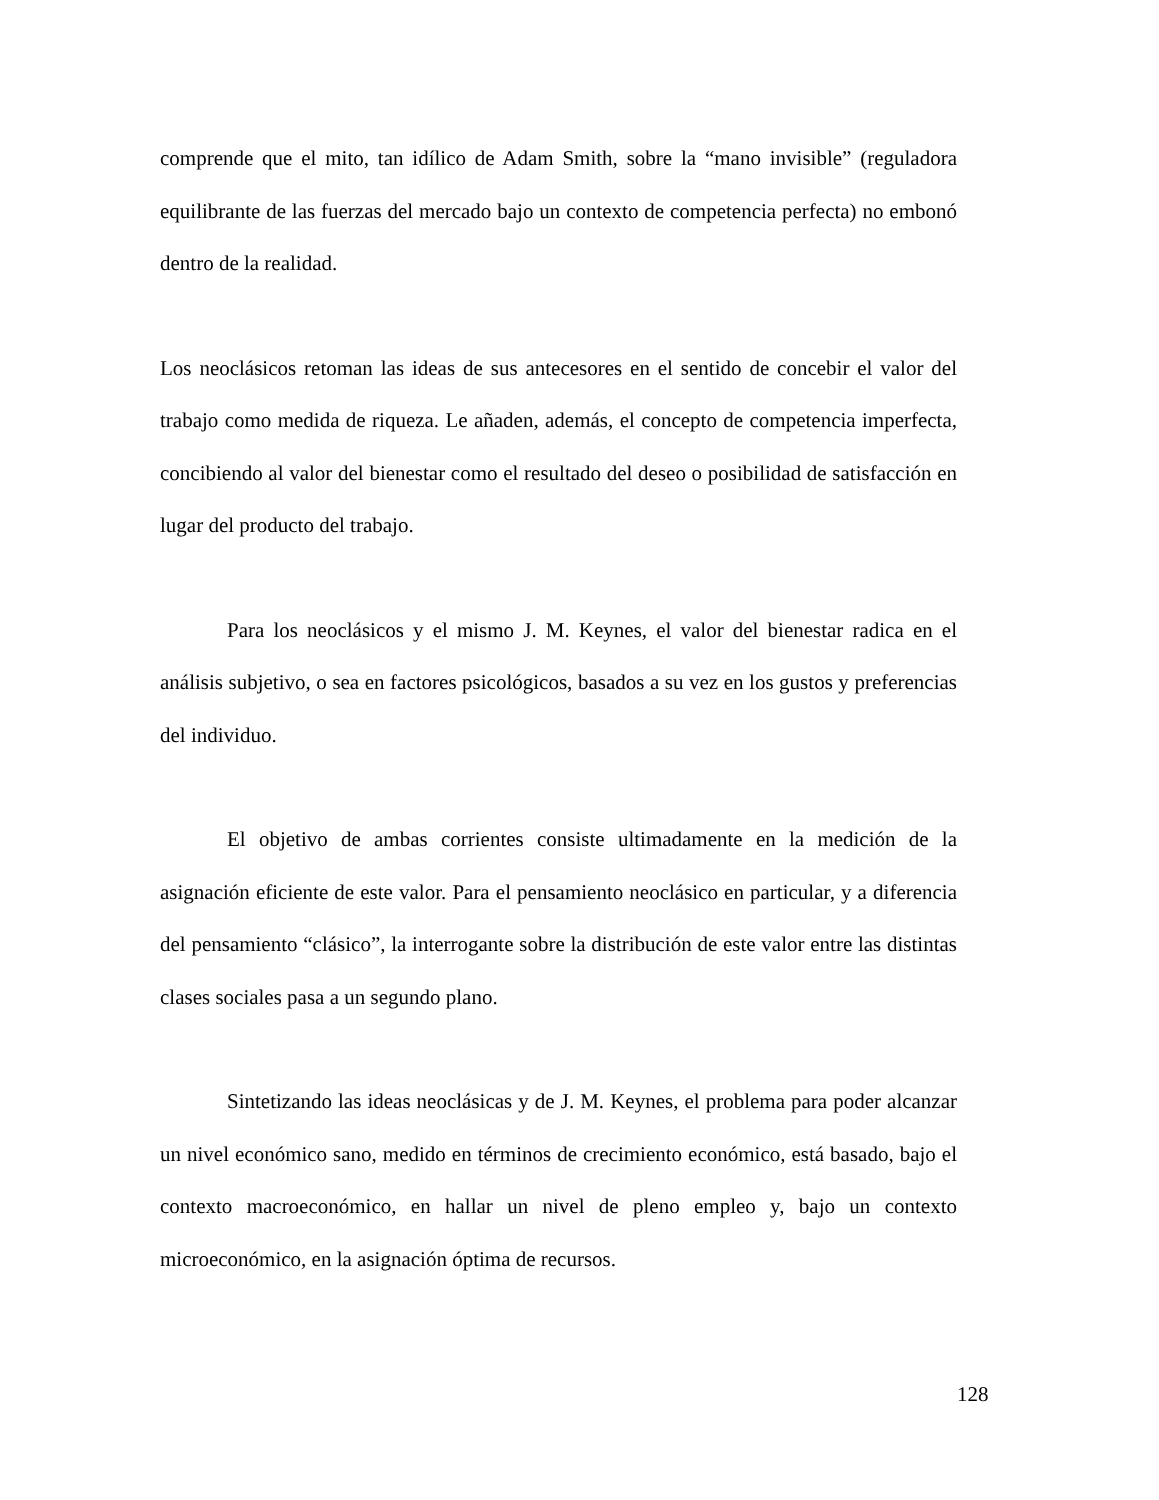comprende que el mito, tan idílico de Adam Smith, sobre la “mano invisible” (reguladora equilibrante de las fuerzas del mercado bajo un contexto de competencia perfecta) no embonó dentro de la realidad.
Los neoclásicos retoman las ideas de sus antecesores en el sentido de concebir el valor del trabajo como medida de riqueza. Le añaden, además, el concepto de competencia imperfecta, concibiendo al valor del bienestar como el resultado del deseo o posibilidad de satisfacción en lugar del producto del trabajo.
Para los neoclásicos y el mismo J. M. Keynes, el valor del bienestar radica en el análisis subjetivo, o sea en factores psicológicos, basados a su vez en los gustos y preferencias del individuo.
El objetivo de ambas corrientes consiste ultimadamente en la medición de la asignación eficiente de este valor. Para el pensamiento neoclásico en particular, y a diferencia del pensamiento “clásico”, la interrogante sobre la distribución de este valor entre las distintas clases sociales pasa a un segundo plano.
Sintetizando las ideas neoclásicas y de J. M. Keynes, el problema para poder alcanzar un nivel económico sano, medido en términos de crecimiento económico, está basado, bajo el contexto macroeconómico, en hallar un nivel de pleno empleo y, bajo un contexto microeconómico, en la asignación óptima de recursos.
128